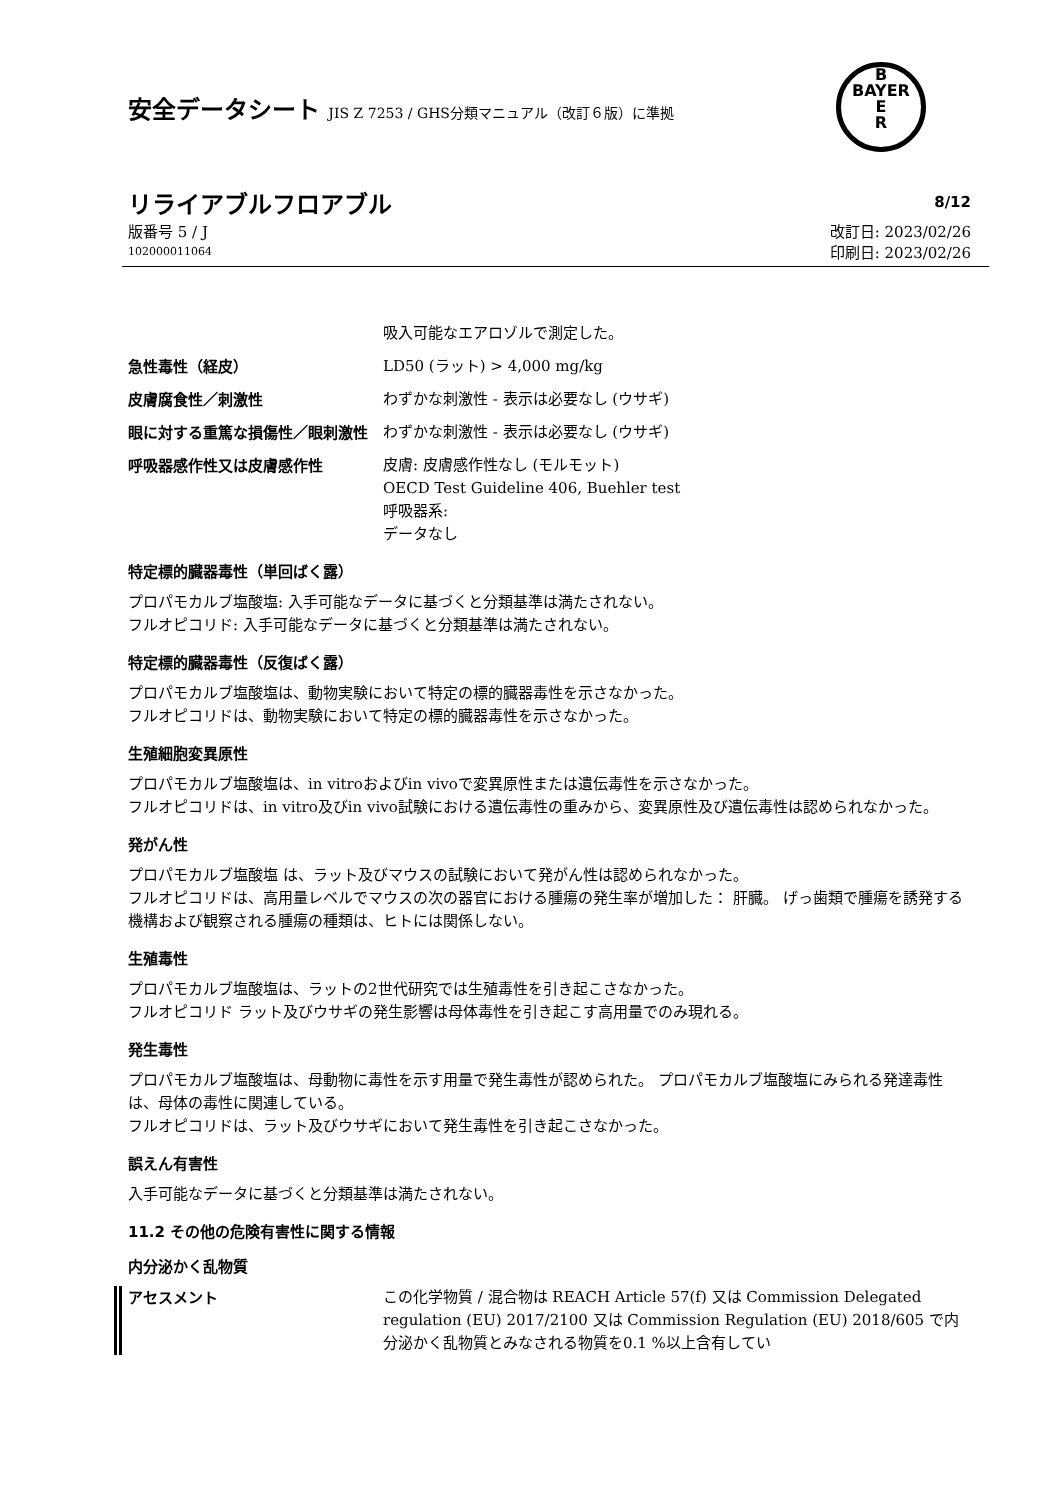安全データシート JIS Z 7253 / GHS分類マニュアル（改訂６版）に準拠
B
BAYER
E
R
リライアブルフロアブル
8/12
版番号 5 / J
102000011064
改訂日: 2023/02/26
印刷日: 2023/02/26
吸入可能なエアロゾルで測定した。
急性毒性（経皮）
LD50 (ラット) > 4,000 mg/kg
皮膚腐食性／刺激性
わずかな刺激性 - 表示は必要なし (ウサギ)
眼に対する重篤な損傷性／眼刺激性
わずかな刺激性 - 表示は必要なし (ウサギ)
呼吸器感作性又は皮膚感作性
皮膚: 皮膚感作性なし (モルモット)
OECD Test Guideline 406, Buehler test
呼吸器系:
データなし
特定標的臓器毒性（単回ばく露）
プロパモカルブ塩酸塩: 入手可能なデータに基づくと分類基準は満たされない。
フルオピコリド: 入手可能なデータに基づくと分類基準は満たされない。
特定標的臓器毒性（反復ばく露）
プロパモカルブ塩酸塩は、動物実験において特定の標的臓器毒性を示さなかった。
フルオピコリドは、動物実験において特定の標的臓器毒性を示さなかった。
生殖細胞変異原性
プロパモカルブ塩酸塩は、in vitroおよびin vivoで変異原性または遺伝毒性を示さなかった。
フルオピコリドは、in vitro及びin vivo試験における遺伝毒性の重みから、変異原性及び遺伝毒性は認められなかった。
発がん性
プロパモカルブ塩酸塩 は、ラット及びマウスの試験において発がん性は認められなかった。
フルオピコリドは、高用量レベルでマウスの次の器官における腫瘍の発生率が増加した： 肝臓。 げっ歯類で腫瘍を誘発する機構および観察される腫瘍の種類は、ヒトには関係しない。
生殖毒性
プロパモカルブ塩酸塩は、ラットの2世代研究では生殖毒性を引き起こさなかった。
フルオピコリド ラット及びウサギの発生影響は母体毒性を引き起こす高用量でのみ現れる。
発生毒性
プロパモカルブ塩酸塩は、母動物に毒性を示す用量で発生毒性が認められた。 プロパモカルブ塩酸塩にみられる発達毒性は、母体の毒性に関連している。
フルオピコリドは、ラット及びウサギにおいて発生毒性を引き起こさなかった。
誤えん有害性
入手可能なデータに基づくと分類基準は満たされない。
11.2 その他の危険有害性に関する情報
内分泌かく乱物質
アセスメント
この化学物質 / 混合物は REACH Article 57(f) 又は Commission Delegated regulation (EU) 2017/2100 又は Commission Regulation (EU) 2018/605 で内分泌かく乱物質とみなされる物質を0.1 %以上含有してい